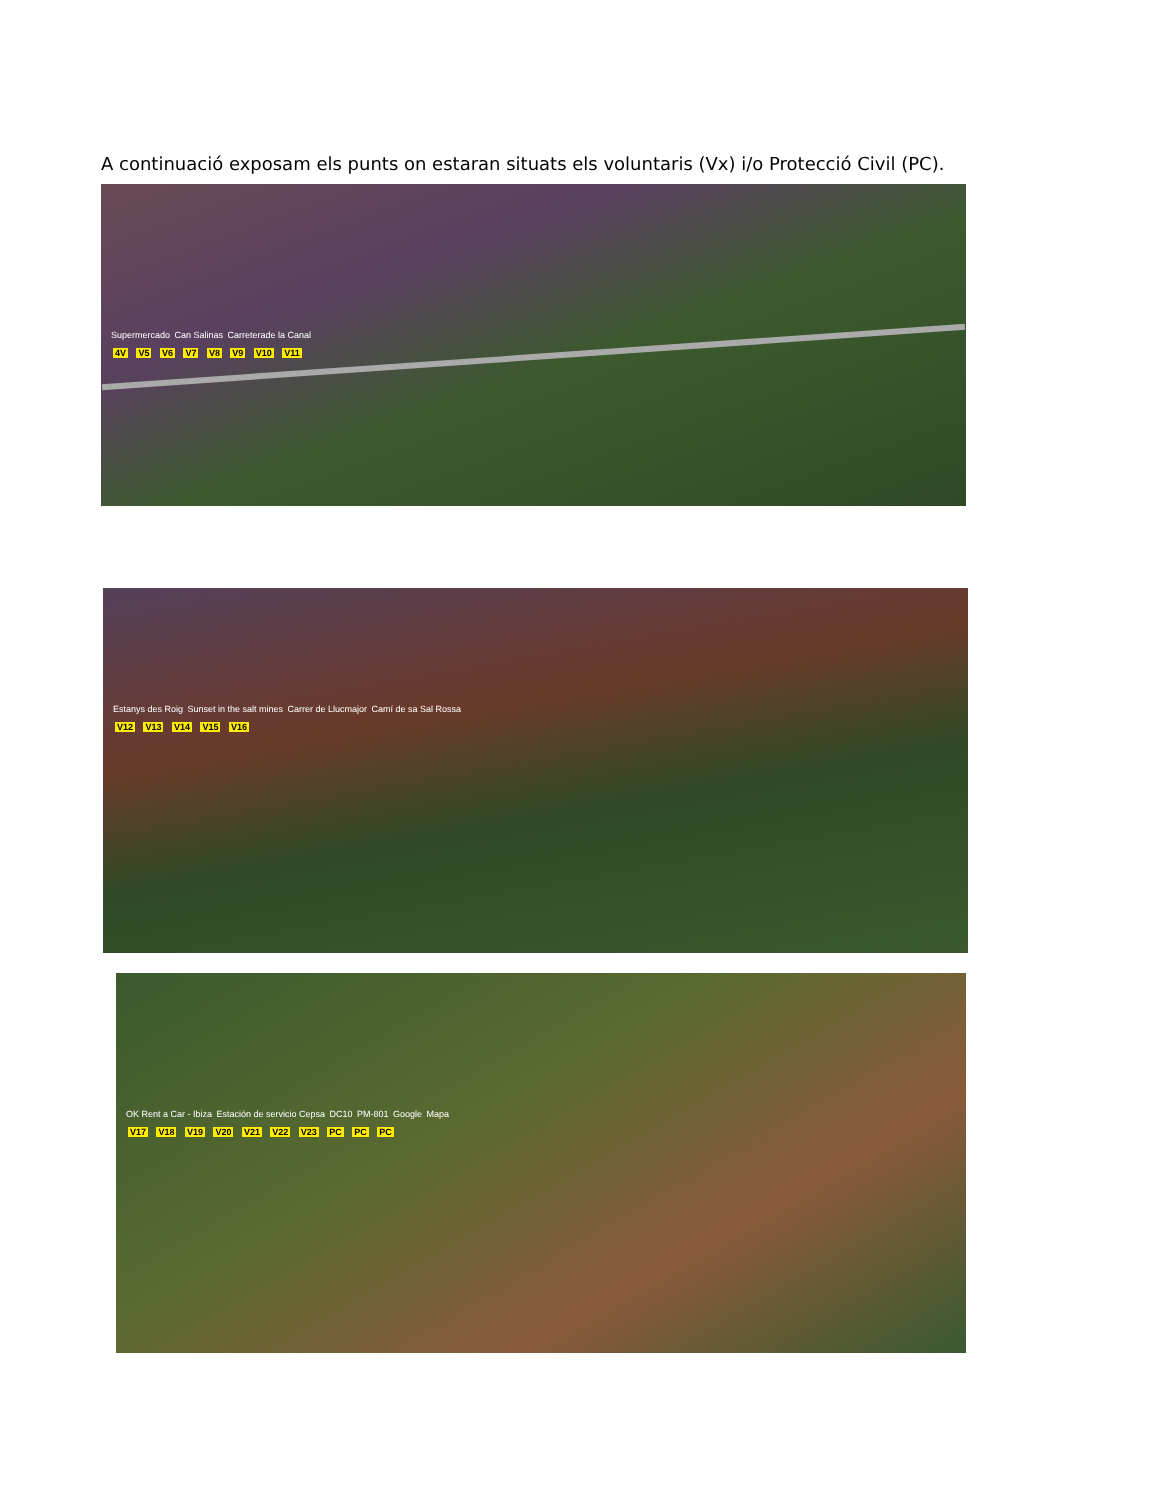A continuació exposam els punts on estaran situats els voluntaris (Vx) i/o Protecció Civil (PC).
Supermercado Can Salinas Carreterade la Canal
4V V5 V6 V7 V8 V9 V10 V11
Estanys des Roig Sunset in the salt mines Carrer de Llucmajor Camí de sa Sal Rossa
V12 V13 V14 V15 V16
OK Rent a Car - Ibiza Estación de servicio Cepsa DC10 PM-801 Google Mapa
V17 V18 V19 V20 V21 V22 V23 PC PC PC